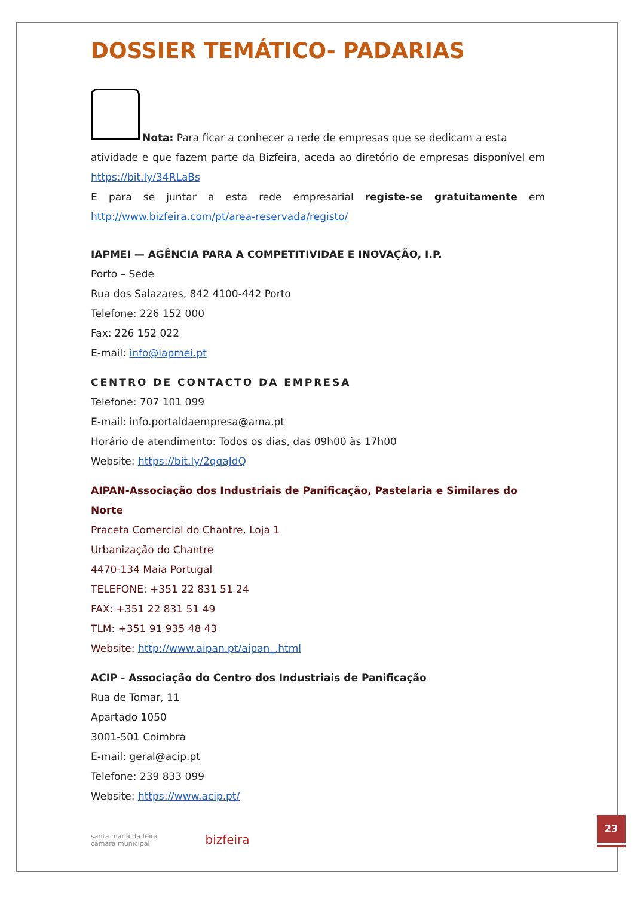DOSSIER TEMÁTICO- PADARIAS
Nota: Para ficar a conhecer a rede de empresas que se dedicam a esta
atividade e que fazem parte da Bizfeira, aceda ao diretório de empresas disponível em https://bit.ly/34RLaBs
E para se juntar a esta rede empresarial registe-se gratuitamente em http://www.bizfeira.com/pt/area-reservada/registo/
IAPMEI — AGÊNCIA PARA A COMPETITIVIDAE E INOVAÇÃO, I.P.
Porto – Sede
Rua dos Salazares, 842 4100-442 Porto
Telefone: 226 152 000
Fax: 226 152 022
E-mail: info@iapmei.pt
CENTRO DE CONTACTO DA EMPRESA
Telefone: 707 101 099
E-mail: info.portaldaempresa@ama.pt
Horário de atendimento: Todos os dias, das 09h00 às 17h00
Website: https://bit.ly/2qqaJdQ
AIPAN-Associação dos Industriais de Panificação, Pastelaria e Similares do Norte
Praceta Comercial do Chantre, Loja 1
Urbanização do Chantre
4470-134 Maia Portugal
TELEFONE: +351 22 831 51 24
FAX: +351 22 831 51 49
TLM: +351 91 935 48 43
Website: http://www.aipan.pt/aipan_.html
ACIP - Associação do Centro dos Industriais de Panificação
Rua de Tomar, 11
Apartado 1050
3001-501 Coimbra
E-mail: geral@acip.pt
Telefone: 239 833 099
Website: https://www.acip.pt/
santa maria da feira
câmara municipal
bizfeira
23